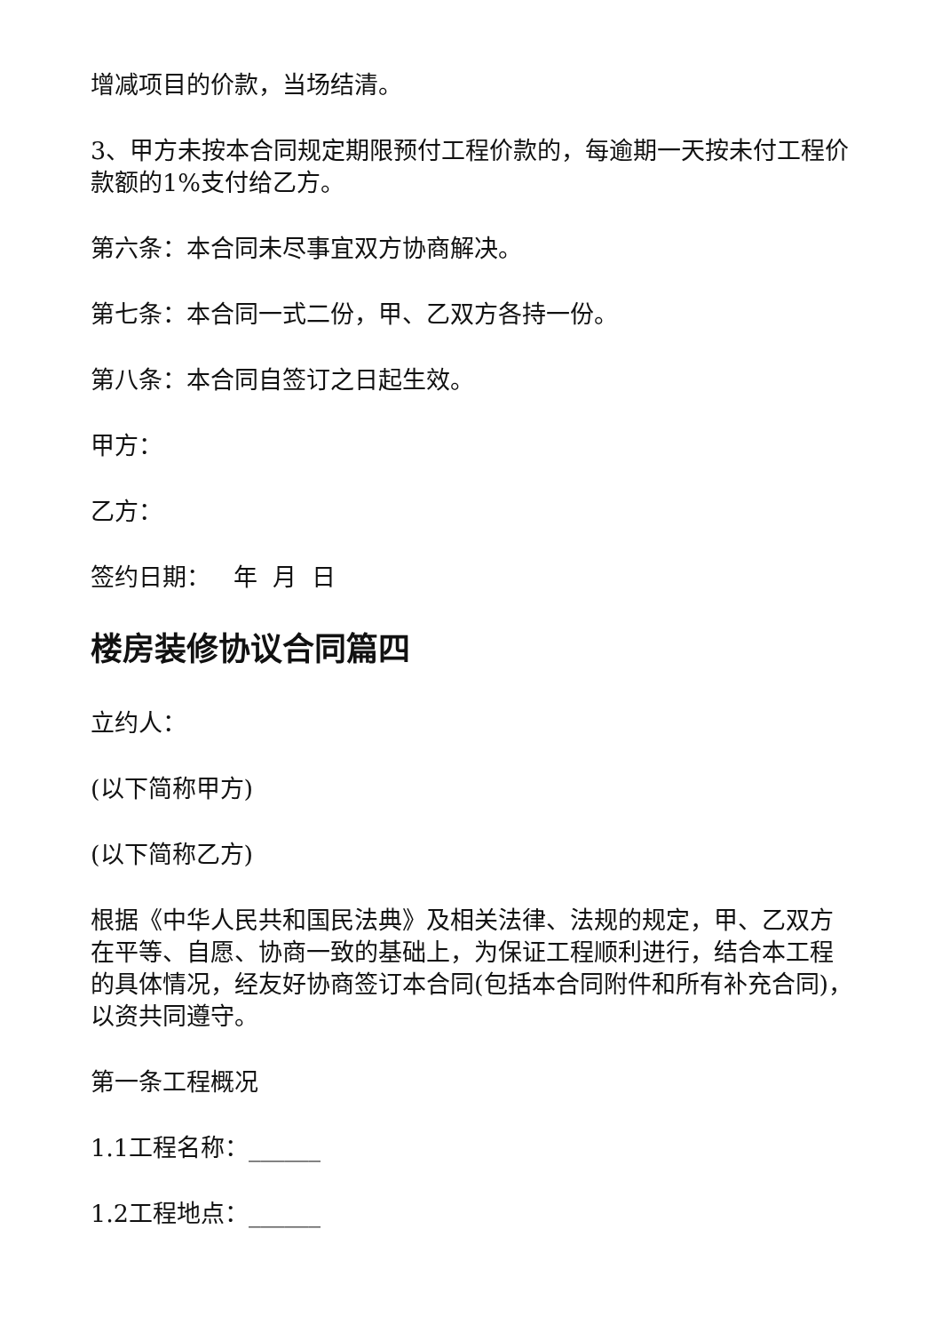增减项目的价款，当场结清。
3、甲方未按本合同规定期限预付工程价款的，每逾期一天按未付工程价款额的1%支付给乙方。
第六条：本合同未尽事宜双方协商解决。
第七条：本合同一式二份，甲、乙双方各持一份。
第八条：本合同自签订之日起生效。
甲方：
乙方：
签约日期： 年 月 日
楼房装修协议合同篇四
立约人：
(以下简称甲方)
(以下简称乙方)
根据《中华人民共和国民法典》及相关法律、法规的规定，甲、乙双方在平等、自愿、协商一致的基础上，为保证工程顺利进行，结合本工程的具体情况，经友好协商签订本合同(包括本合同附件和所有补充合同)，以资共同遵守。
第一条工程概况
1.1工程名称：______
1.2工程地点：______